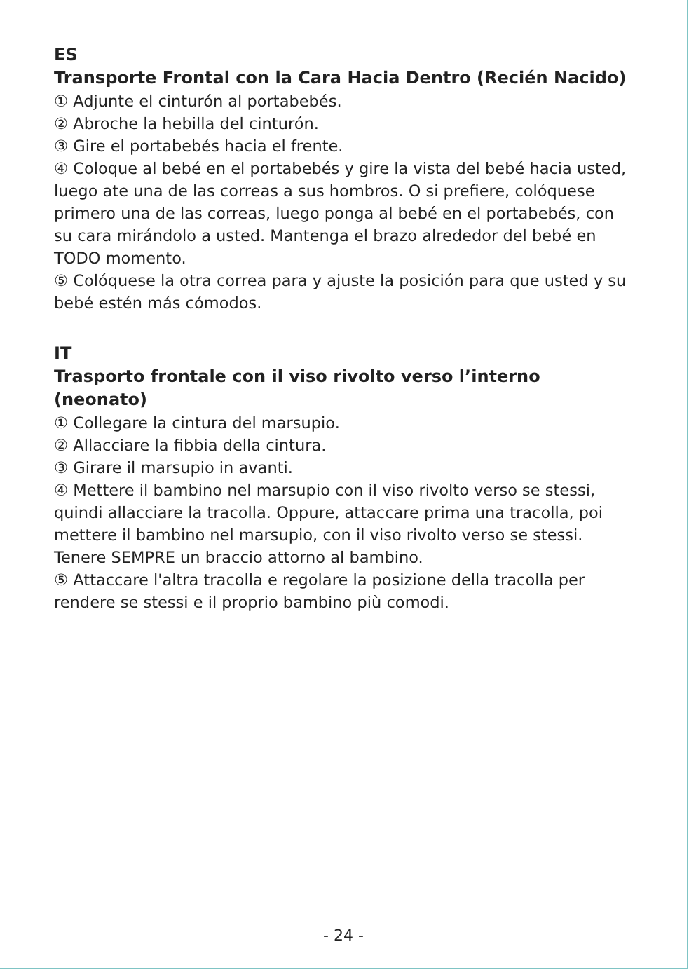ES
Transporte Frontal con la Cara Hacia Dentro (Recién Nacido)
① Adjunte el cinturón al portabebés.
② Abroche la hebilla del cinturón.
③ Gire el portabebés hacia el frente.
④ Coloque al bebé en el portabebés y gire la vista del bebé hacia usted, luego ate una de las correas a sus hombros. O si prefiere, colóquese primero una de las correas, luego ponga al bebé en el portabebés, con su cara mirándolo a usted. Mantenga el brazo alrededor del bebé en TODO momento.
⑤ Colóquese la otra correa para y ajuste la posición para que usted y su bebé estén más cómodos.
IT
Trasporto frontale con il viso rivolto verso l’interno (neonato)
① Collegare la cintura del marsupio.
② Allacciare la fibbia della cintura.
③ Girare il marsupio in avanti.
④ Mettere il bambino nel marsupio con il viso rivolto verso se stessi, quindi allacciare la tracolla. Oppure, attaccare prima una tracolla, poi mettere il bambino nel marsupio, con il viso rivolto verso se stessi. Tenere SEMPRE un braccio attorno al bambino.
⑤ Attaccare l'altra tracolla e regolare la posizione della tracolla per rendere se stessi e il proprio bambino più comodi.
- 24 -